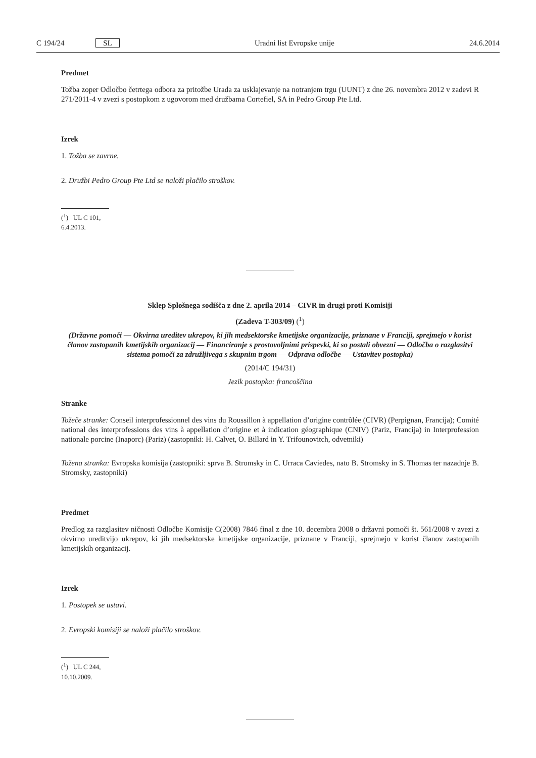C 194/24 SL Uradni list Evropske unije 24.6.2014
Predmet
Tožba zoper Odločbo četrtega odbora za pritožbe Urada za usklajevanje na notranjem trgu (UUNT) z dne 26. novembra 2012 v zadevi R 271/2011-4 v zvezi s postopkom z ugovorom med družbama Cortefiel, SA in Pedro Group Pte Ltd.
Izrek
1. Tožba se zavrne.
2. Družbi Pedro Group Pte Ltd se naloži plačilo stroškov.
(<sup>1</sup>) UL C 101, 6.4.2013.
Sklep Splošnega sodišča z dne 2. aprila 2014 – CIVR in drugi proti Komisiji
(Zadeva T-303/09) (<sup>1</sup>)
(Državne pomoči — Okvirna ureditev ukrepov, ki jih medsektorske kmetijske organizacije, priznane v Franciji, sprejmejo v korist članov zastopanih kmetijskih organizacij — Financiranje s prostovoljnimi prispevki, ki so postali obvezni — Odločba o razglasitvi sistema pomoči za združljivega s skupnim trgom — Odprava odločbe — Ustavitev postopka)
(2014/C 194/31)
Jezik postopka: francoščina
Stranke
Tožeče stranke: Conseil interprofessionnel des vins du Roussillon à appellation d’origine contrôlée (CIVR) (Perpignan, Francija); Comité national des interprofessions des vins à appellation d’origine et à indication géographique (CNIV) (Pariz, Francija) in Interprofession nationale porcine (Inaporc) (Pariz) (zastopniki: H. Calvet, O. Billard in Y. Trifounovitch, odvetniki)
Tožena stranka: Evropska komisija (zastopniki: sprva B. Stromsky in C. Urraca Caviedes, nato B. Stromsky in S. Thomas ter nazadnje B. Stromsky, zastopniki)
Predmet
Predlog za razglasitev ničnosti Odločbe Komisije C(2008) 7846 final z dne 10. decembra 2008 o državni pomoči št. 561/2008 v zvezi z okvirno ureditvijo ukrepov, ki jih medsektorske kmetijske organizacije, priznane v Franciji, sprejmejo v korist članov zastopanih kmetijskih organizacij.
Izrek
1. Postopek se ustavi.
2. Evropski komisiji se naloži plačilo stroškov.
(<sup>1</sup>) UL C 244, 10.10.2009.